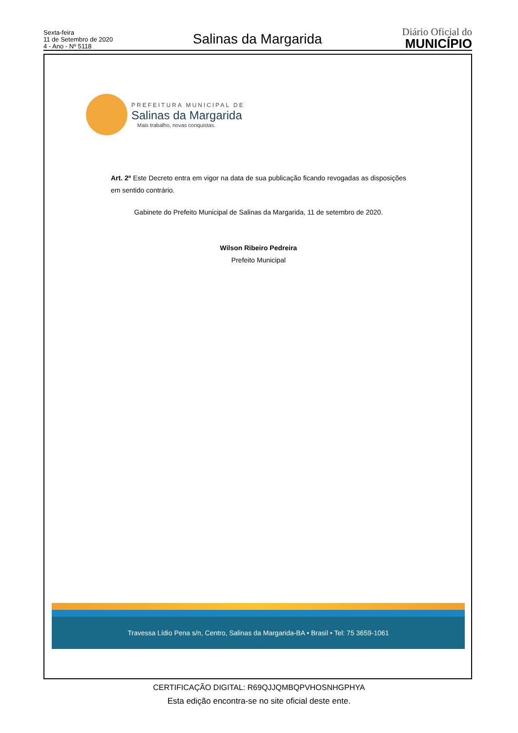Sexta-feira
11 de Setembro de 2020
4 - Ano - Nº 5118
Salinas da Margarida
Diário Oficial do
MUNICÍPIO
PREFEITURA MUNICIPAL DE
Salinas da Margarida
Mais trabalho, novas conquistas.
Art. 2º Este Decreto entra em vigor na data de sua publicação ficando revogadas as disposições em sentido contrário.
Gabinete do Prefeito Municipal de Salinas da Margarida, 11 de setembro de 2020.
Wilson Ribeiro Pedreira
Prefeito Municipal
Travessa Lídio Pena s/n, Centro, Salinas da Margarida-BA • Brasil • Tel: 75 3659-1061
CERTIFICAÇÃO DIGITAL: R69QJJQMBQPVHOSNHGPHYA
Esta edição encontra-se no site oficial deste ente.